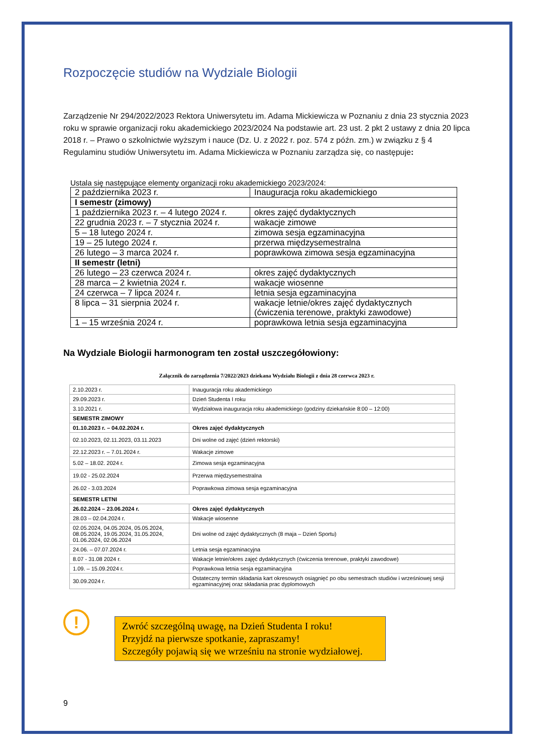Rozpoczęcie studiów na Wydziale Biologii
Zarządzenie Nr 294/2022/2023 Rektora Uniwersytetu im. Adama Mickiewicza w Poznaniu z dnia 23 stycznia 2023 roku w sprawie organizacji roku akademickiego 2023/2024 Na podstawie art. 23 ust. 2 pkt 2 ustawy z dnia 20 lipca 2018 r. – Prawo o szkolnictwie wyższym i nauce (Dz. U. z 2022 r. poz. 574 z późn. zm.) w związku z § 4 Regulaminu studiów Uniwersytetu im. Adama Mickiewicza w Poznaniu zarządza się, co następuje:
Ustala się następujące elementy organizacji roku akademickiego 2023/2024:
| 2 października 2023 r. | Inauguracja roku akademickiego |
| I semestr (zimowy) | |
| 1 października 2023 r. – 4 lutego 2024 r. | okres zajęć dydaktycznych |
| 22 grudnia 2023 r. – 7 stycznia 2024 r. | wakacje zimowe |
| 5 – 18 lutego 2024 r. | zimowa sesja egzaminacyjna |
| 19 – 25 lutego 2024 r. | przerwa międzysemestralna |
| 26 lutego – 3 marca 2024 r. | poprawkowa zimowa sesja egzaminacyjna |
| II semestr (letni) | |
| 26 lutego – 23 czerwca 2024 r. | okres zajęć dydaktycznych |
| 28 marca – 2 kwietnia 2024 r. | wakacje wiosenne |
| 24 czerwca – 7 lipca 2024 r. | letnia sesja egzaminacyjna |
| 8 lipca – 31 sierpnia 2024 r. | wakacje letnie/okres zajęć dydaktycznych (ćwiczenia terenowe, praktyki zawodowe) |
| 1 – 15 września 2024 r. | poprawkowa letnia sesja egzaminacyjna |
Na Wydziale Biologii harmonogram ten został uszczegółowiony:
Załącznik do zarządzenia 7/2022/2023 dziekana Wydziału Biologii z dnia 28 czerwca 2023 r.
| 2.10.2023 r. | Inauguracja roku akademickiego |
| 29.09.2023 r. | Dzień Studenta I roku |
| 3.10.2021 r. | Wydziałowa inauguracja roku akademickiego (godziny dziekańskie 8:00 – 12:00) |
| SEMESTR ZIMOWY | |
| 01.10.2023 r. – 04.02.2024 r. | Okres zajęć dydaktycznych |
| 02.10.2023, 02.11.2023, 03.11.2023 | Dni wolne od zajęć (dzień rektorski) |
| 22.12.2023 r. – 7.01.2024 r. | Wakacje zimowe |
| 5.02 – 18.02. 2024 r. | Zimowa sesja egzaminacyjna |
| 19.02 - 25.02.2024 | Przerwa międzysemestralna |
| 26.02 - 3.03.2024 | Poprawkowa zimowa sesja egzaminacyjna |
| SEMESTR LETNI | |
| 26.02.2024 – 23.06.2024 r. | Okres zajęć dydaktycznych |
| 28.03 – 02.04.2024 r. | Wakacje wiosenne |
| 02.05.2024, 04.05.2024, 05.05.2024, 08.05.2024, 19.05.2024, 31.05.2024, 01.06.2024, 02.06.2024 | Dni wolne od zajęć dydaktycznych (8 maja – Dzień Sportu) |
| 24.06. – 07.07.2024 r. | Letnia sesja egzaminacyjna |
| 8.07 - 31.08 2024 r. | Wakacje letnie/okres zajęć dydaktycznych (ćwiczenia terenowe, praktyki zawodowe) |
| 1.09. – 15.09.2024 r. | Poprawkowa letnia sesja egzaminacyjna |
| 30.09.2024 r. | Ostateczny termin składania kart okresowych osiągnięć po obu semestrach studiów i wrześniowej sesji egzaminacyjnej oraz składania prac dyplomowych |
!
Zwróć szczególną uwagę, na Dzień Studenta I roku!
Przyjdź na pierwsze spotkanie, zapraszamy!
Szczegóły pojawią się we wrześniu na stronie wydziałowej.
9